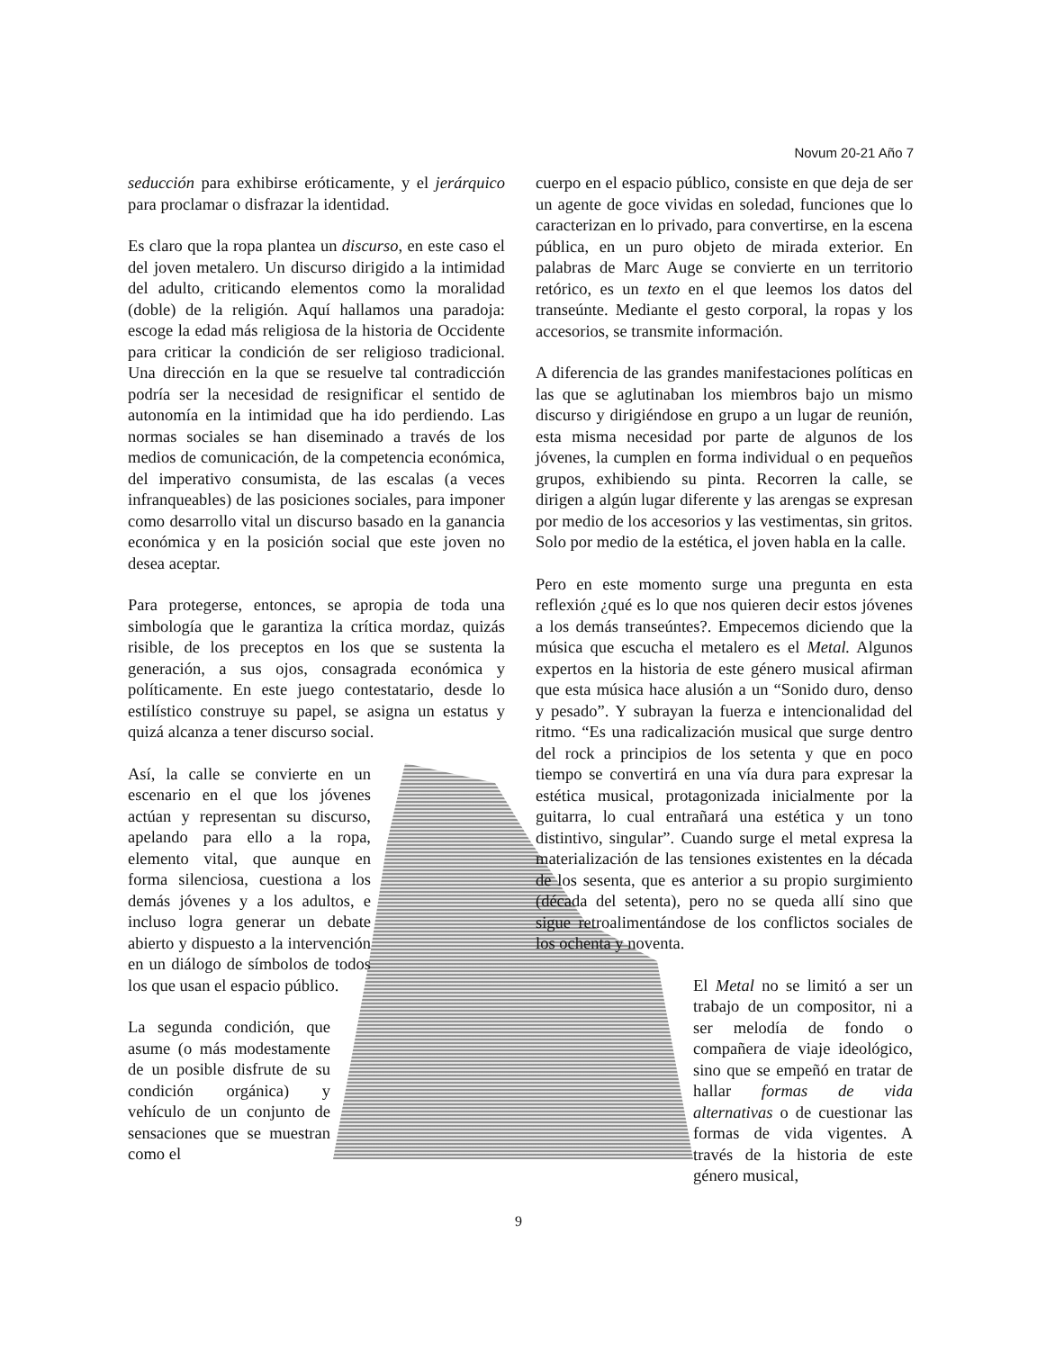Novum 20-21 Año 7
seducción para exhibirse eróticamente, y el jerárquico para proclamar o disfrazar la identidad.
Es claro que la ropa plantea un discurso, en este caso el del joven metalero. Un discurso dirigido a la intimidad del adulto, criticando elementos como la moralidad (doble) de la religión. Aquí hallamos una paradoja: escoge la edad más religiosa de la historia de Occidente para criticar la condición de ser religioso tradicional. Una dirección en la que se resuelve tal contradicción podría ser la necesidad de resignificar el sentido de autonomía en la intimidad que ha ido perdiendo. Las normas sociales se han diseminado a través de los medios de comunicación, de la competencia económica, del imperativo consumista, de las escalas (a veces infranqueables) de las posiciones sociales, para imponer como desarrollo vital un discurso basado en la ganancia económica y en la posición social que este joven no desea aceptar.
Para protegerse, entonces, se apropia de toda una simbología que le garantiza la crítica mordaz, quizás risible, de los preceptos en los que se sustenta la generación, a sus ojos, consagrada económica y políticamente. En este juego contestatario, desde lo estilístico construye su papel, se asigna un estatus y quizá alcanza a tener discurso social.
Así, la calle se convierte en un escenario en el que los jóvenes actúan y representan su discurso, apelando para ello a la ropa, elemento vital, que aunque en forma silenciosa, cuestiona a los demás jóvenes y a los adultos, e incluso logra generar un debate abierto y dispuesto a la intervención en un diálogo de símbolos de todos los que usan el espacio público.
La segunda condición, que asume (o más modestamente de un posible disfrute de su condición orgánica) y vehículo de un conjunto de sensaciones que se muestran como el
cuerpo en el espacio público, consiste en que deja de ser un agente de goce vividas en soledad, funciones que lo caracterizan en lo privado, para convertirse, en la escena pública, en un puro objeto de mirada exterior. En palabras de Marc Auge se convierte en un territorio retórico, es un texto en el que leemos los datos del transeúnte. Mediante el gesto corporal, la ropas y los accesorios, se transmite información.
A diferencia de las grandes manifestaciones políticas en las que se aglutinaban los miembros bajo un mismo discurso y dirigiéndose en grupo a un lugar de reunión, esta misma necesidad por parte de algunos de los jóvenes, la cumplen en forma individual o en pequeños grupos, exhibiendo su pinta. Recorren la calle, se dirigen a algún lugar diferente y las arengas se expresan por medio de los accesorios y las vestimentas, sin gritos. Solo por medio de la estética, el joven habla en la calle.
Pero en este momento surge una pregunta en esta reflexión ¿qué es lo que nos quieren decir estos jóvenes a los demás transeúntes?. Empecemos diciendo que la música que escucha el metalero es el Metal. Algunos expertos en la historia de este género musical afirman que esta música hace alusión a un “Sonido duro, denso y pesado”. Y subrayan la fuerza e intencionalidad del ritmo. “Es una radicalización musical que surge dentro del rock a principios de los setenta y que en poco tiempo se convertirá en una vía dura para expresar la estética musical, protagonizada inicialmente por la guitarra, lo cual entrañará una estética y un tono distintivo, singular”. Cuando surge el metal expresa la materialización de las tensiones existentes en la década de los sesenta, que es anterior a su propio surgimiento (década del setenta), pero no se queda allí sino que sigue retroalimentándose de los conflictos sociales de los ochenta y noventa.
El Metal no se limitó a ser un trabajo de un compositor, ni a ser melodía de fondo o compañera de viaje ideológico, sino que se empeñó en tratar de hallar formas de vida alternativas o de cuestionar las formas de vida vigentes. A través de la historia de este género musical,
9